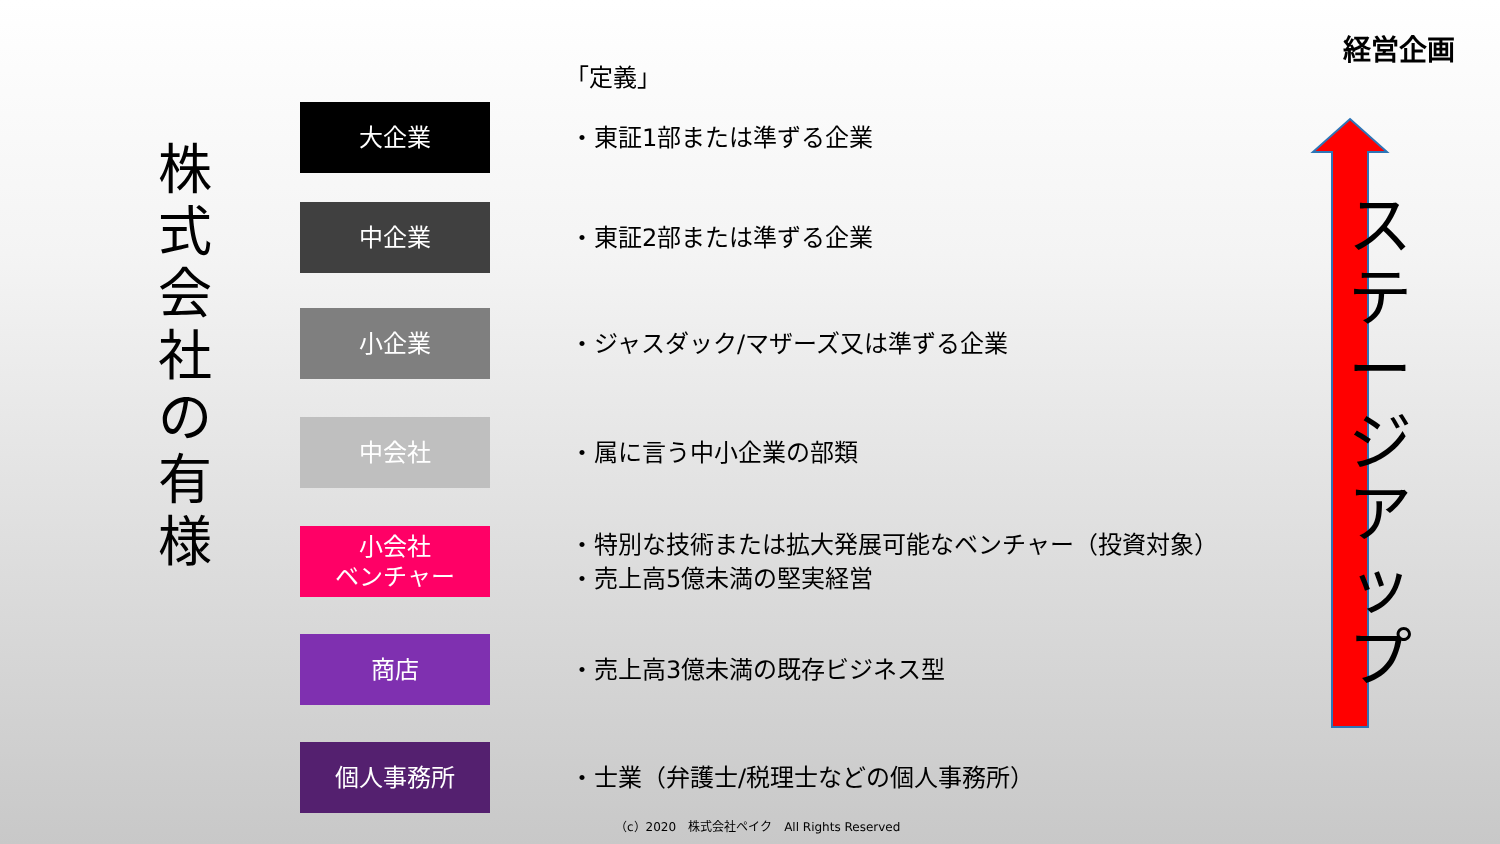経営企画
株
式
会
社
の
有
様
「定義」
大企業
・東証1部または準ずる企業
中企業
・東証2部または準ずる企業
小企業
・ジャスダック/マザーズ又は準ずる企業
中会社
・属に言う中小企業の部類
小会社
ベンチャー
・特別な技術または拡大発展可能なベンチャー（投資対象）
・売上高5億未満の堅実経営
商店
・売上高3億未満の既存ビジネス型
個人事務所
・士業（弁護士/税理士などの個人事務所）
ステージアップ
（c）2020　株式会社ペイク　All Rights Reserved